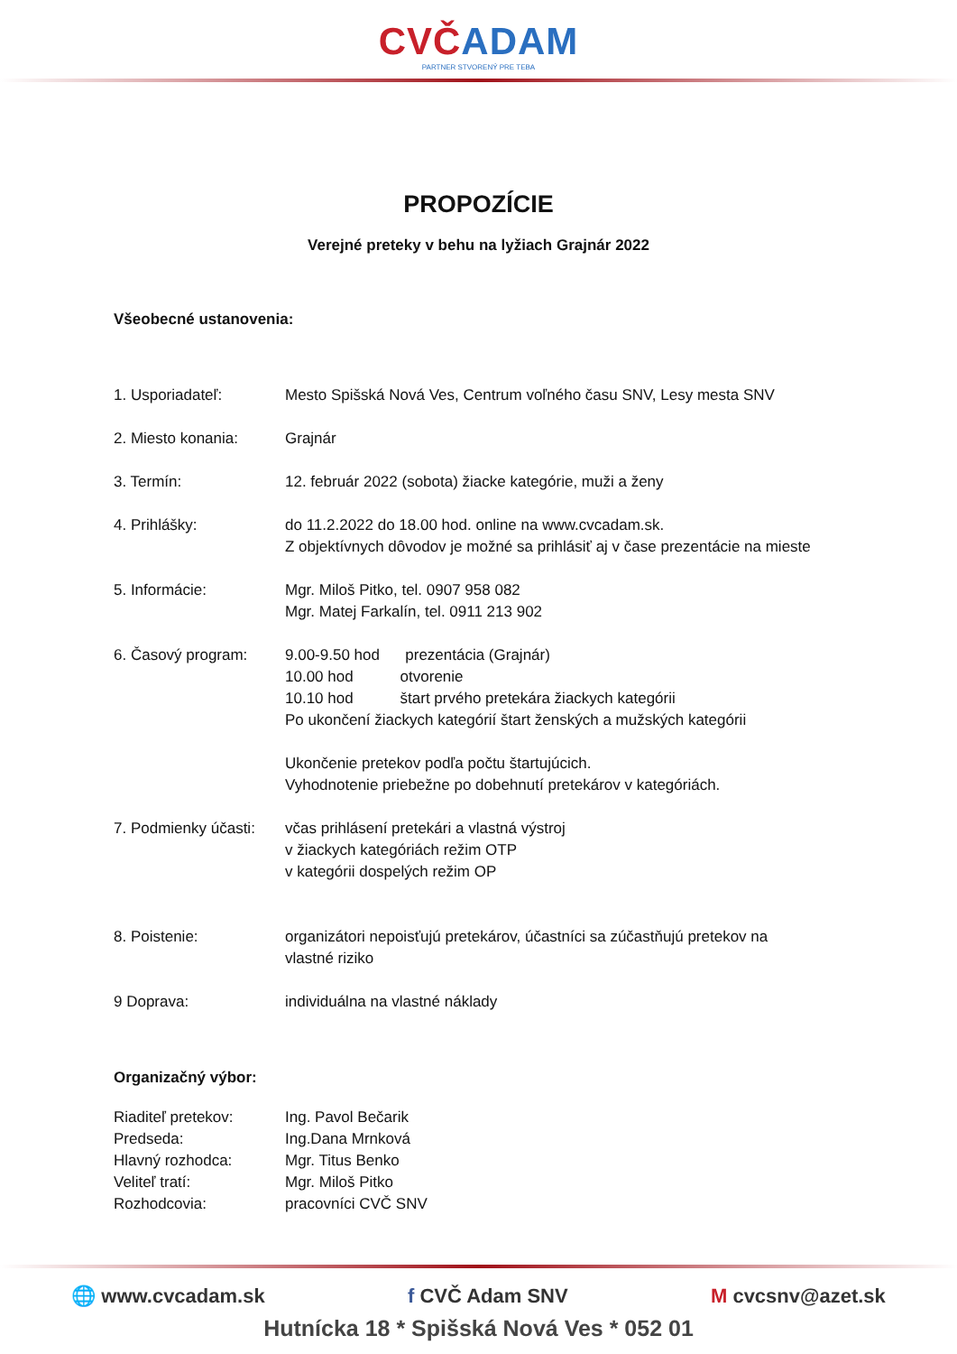CVČ ADAM
PARTNER STVORENÝ PRE TEBA
PROPOZÍCIE
Verejné preteky v behu na lyžiach Grajnár 2022
Všeobecné ustanovenia:
1. Usporiadateľ: Mesto Spišská Nová Ves, Centrum voľného času SNV, Lesy mesta SNV
2. Miesto konania: Grajnár
3. Termín: 12. február 2022 (sobota) žiacke kategórie, muži a ženy
4. Prihlášky: do 11.2.2022 do 18.00 hod. online na www.cvcadam.sk.
Z objektívnych dôvodov je možné sa prihlásiť aj v čase prezentácie na mieste
5. Informácie: Mgr. Miloš Pitko, tel. 0907 958 082
Mgr. Matej Farkalín, tel. 0911 213 902
6. Časový program: 9.00-9.50 hod prezentácia (Grajnár)
10.00 hod otvorenie
10.10 hod štart prvého pretekára žiackych kategórii
Po ukončení žiackych kategórií štart ženských a mužských kategórii
Ukončenie pretekov podľa počtu štartujúcich.
Vyhodnotenie priebežne po dobehnutí pretekárov v kategóriách.
7. Podmienky účasti:
včas prihlásení pretekári a vlastná výstroj
v žiackych kategóriách režim OTP
v kategórii dospelých režim OP
8. Poistenie: organizátori nepoisťujú pretekárov, účastníci sa zúčastňujú pretekov na vlastné riziko
9 Doprava: individuálna na vlastné náklady
Organizačný výbor:
Riaditeľ pretekov: Ing. Pavol Bečarik
Predseda: Ing.Dana Mrnková
Hlavný rozhodca: Mgr. Titus Benko
Veliteľ tratí: Mgr. Miloš Pitko
Rozhodcovia: pracovníci CVČ SNV
🌐 www.cvcadam.sk f CVČ Adam SNV M cvcsnv@azet.sk
Hutnícka 18 * Spišská Nová Ves * 052 01